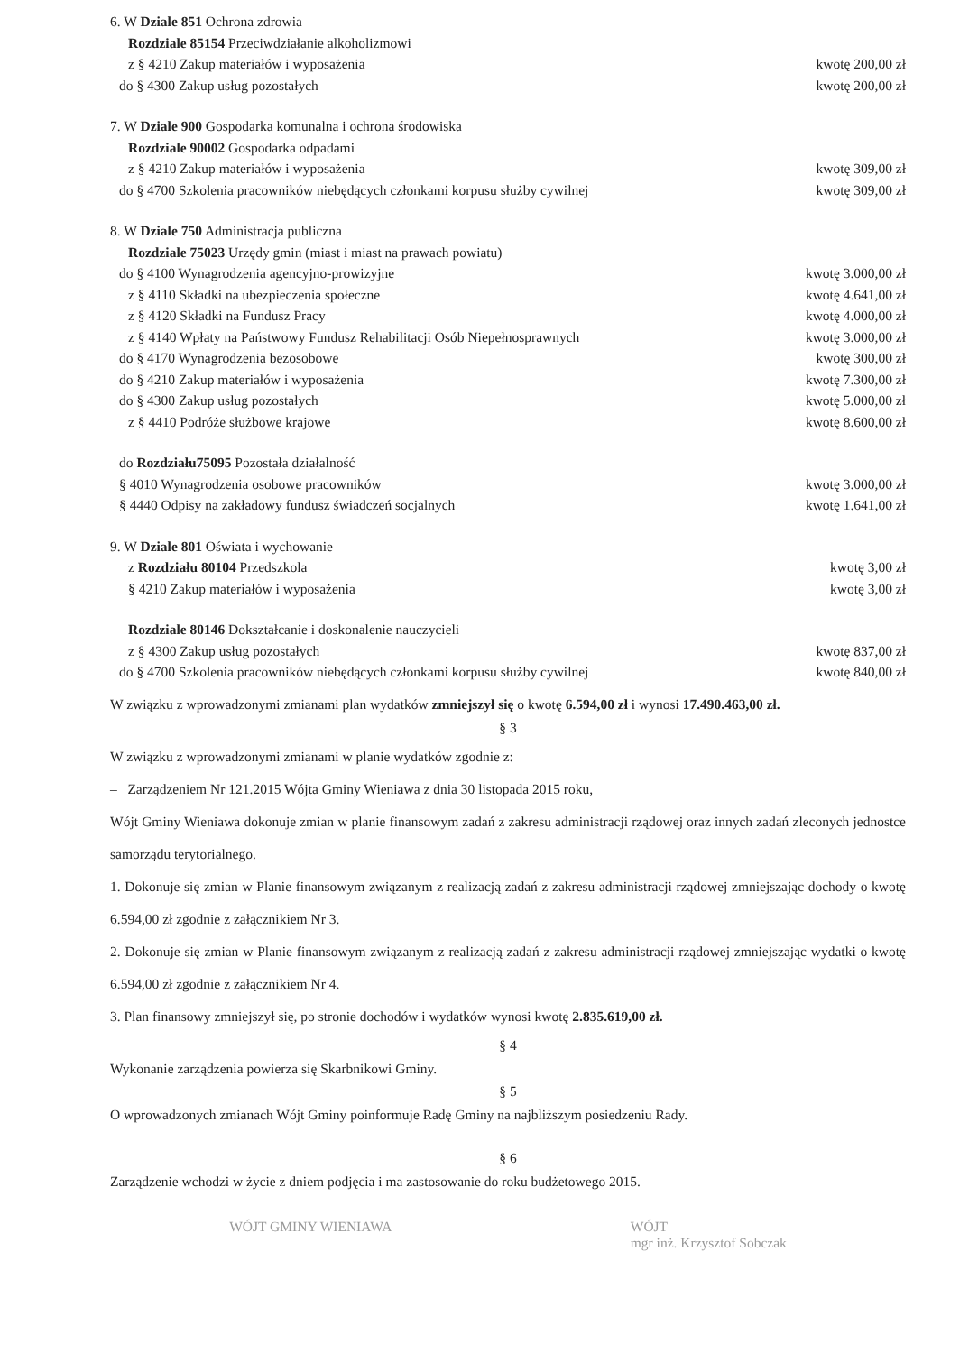6. W Dziale 851 Ochrona zdrowia
Rozdziale 85154 Przeciwdziałanie alkoholizmowi
z § 4210 Zakup materiałów i wyposażenia kwotę 200,00 zł
do § 4300 Zakup usług pozostałych kwotę 200,00 zł
7. W Dziale 900 Gospodarka komunalna i ochrona środowiska
Rozdziale 90002 Gospodarka odpadami
z § 4210 Zakup materiałów i wyposażenia kwotę 309,00 zł
do § 4700 Szkolenia pracowników niebędących członkami korpusu służby cywilnej kwotę 309,00 zł
8. W Dziale 750 Administracja publiczna
Rozdziale 75023 Urzędy gmin (miast i miast na prawach powiatu)
do § 4100 Wynagrodzenia agencyjno-prowizyjne kwotę 3.000,00 zł
z § 4110 Składki na ubezpieczenia społeczne kwotę 4.641,00 zł
z § 4120 Składki na Fundusz Pracy kwotę 4.000,00 zł
z § 4140 Wpłaty na Państwowy Fundusz Rehabilitacji Osób Niepełnosprawnych kwotę 3.000,00 zł
do § 4170 Wynagrodzenia bezosobowe kwotę 300,00 zł
do § 4210 Zakup materiałów i wyposażenia kwotę 7.300,00 zł
do § 4300 Zakup usług pozostałych kwotę 5.000,00 zł
z § 4410 Podróże służbowe krajowe kwotę 8.600,00 zł
do Rozdziału75095 Pozostała działalność
§ 4010 Wynagrodzenia osobowe pracowników kwotę 3.000,00 zł
§ 4440 Odpisy na zakładowy fundusz świadczeń socjalnych kwotę 1.641,00 zł
9. W Dziale 801 Oświata i wychowanie
z Rozdziału 80104 Przedszkola kwotę 3,00 zł
§ 4210 Zakup materiałów i wyposażenia kwotę 3,00 zł
Rozdziale 80146 Dokształcanie i doskonalenie nauczycieli
z § 4300 Zakup usług pozostałych kwotę 837,00 zł
do § 4700 Szkolenia pracowników niebędących członkami korpusu służby cywilnej kwotę 840,00 zł
W związku z wprowadzonymi zmianami plan wydatków zmniejszył się o kwotę 6.594,00 zł i wynosi 17.490.463,00 zł.
§ 3
W związku z wprowadzonymi zmianami w planie wydatków zgodnie z:
– Zarządzeniem Nr 121.2015 Wójta Gminy Wieniawa z dnia 30 listopada 2015 roku,
Wójt Gminy Wieniawa dokonuje zmian w planie finansowym zadań z zakresu administracji rządowej oraz innych zadań zleconych jednostce samorządu terytorialnego.
1. Dokonuje się zmian w Planie finansowym związanym z realizacją zadań z zakresu administracji rządowej zmniejszając dochody o kwotę 6.594,00 zł zgodnie z załącznikiem Nr 3.
2. Dokonuje się zmian w Planie finansowym związanym z realizacją zadań z zakresu administracji rządowej zmniejszając wydatki o kwotę 6.594,00 zł zgodnie z załącznikiem Nr 4.
3. Plan finansowy zmniejszył się, po stronie dochodów i wydatków wynosi kwotę 2.835.619,00 zł.
§ 4
Wykonanie zarządzenia powierza się Skarbnikowi Gminy.
§ 5
O wprowadzonych zmianach Wójt Gminy poinformuje Radę Gminy na najbliższym posiedzeniu Rady.
§ 6
Zarządzenie wchodzi w życie z dniem podjęcia i ma zastosowanie do roku budżetowego 2015.
WÓJT GMINY WIENIAWA WÓJT
mgr inż. Krzysztof Sobczak